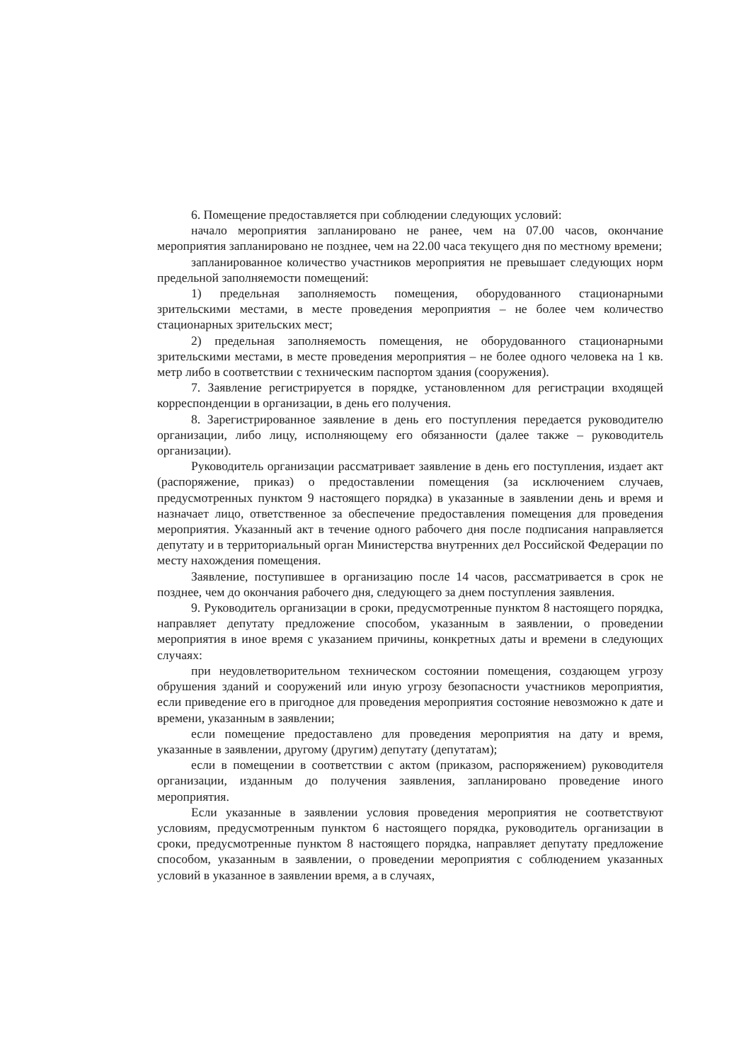6. Помещение предоставляется при соблюдении следующих условий:
начало мероприятия запланировано не ранее, чем на 07.00 часов, окончание мероприятия запланировано не позднее, чем на 22.00 часа текущего дня по местному времени;
запланированное количество участников мероприятия не превышает следующих норм предельной заполняемости помещений:
1) предельная заполняемость помещения, оборудованного стационарными зрительскими местами, в месте проведения мероприятия – не более чем количество стационарных зрительских мест;
2) предельная заполняемость помещения, не оборудованного стационарными зрительскими местами, в месте проведения мероприятия – не более одного человека на 1 кв. метр либо в соответствии с техническим паспортом здания (сооружения).
7. Заявление регистрируется в порядке, установленном для регистрации входящей корреспонденции в организации, в день его получения.
8. Зарегистрированное заявление в день его поступления передается руководителю организации, либо лицу, исполняющему его обязанности (далее также – руководитель организации).
Руководитель организации рассматривает заявление в день его поступления, издает акт (распоряжение, приказ) о предоставлении помещения (за исключением случаев, предусмотренных пунктом 9 настоящего порядка) в указанные в заявлении день и время и назначает лицо, ответственное за обеспечение предоставления помещения для проведения мероприятия. Указанный акт в течение одного рабочего дня после подписания направляется депутату и в территориальный орган Министерства внутренних дел Российской Федерации по месту нахождения помещения.
Заявление, поступившее в организацию после 14 часов, рассматривается в срок не позднее, чем до окончания рабочего дня, следующего за днем поступления заявления.
9. Руководитель организации в сроки, предусмотренные пунктом 8 настоящего порядка, направляет депутату предложение способом, указанным в заявлении, о проведении мероприятия в иное время с указанием причины, конкретных даты и времени в следующих случаях:
при неудовлетворительном техническом состоянии помещения, создающем угрозу обрушения зданий и сооружений или иную угрозу безопасности участников мероприятия, если приведение его в пригодное для проведения мероприятия состояние невозможно к дате и времени, указанным в заявлении;
если помещение предоставлено для проведения мероприятия на дату и время, указанные в заявлении, другому (другим) депутату (депутатам);
если в помещении в соответствии с актом (приказом, распоряжением) руководителя организации, изданным до получения заявления, запланировано проведение иного мероприятия.
Если указанные в заявлении условия проведения мероприятия не соответствуют условиям, предусмотренным пунктом 6 настоящего порядка, руководитель организации в сроки, предусмотренные пунктом 8 настоящего порядка, направляет депутату предложение способом, указанным в заявлении, о проведении мероприятия с соблюдением указанных условий в указанное в заявлении время, а в случаях,